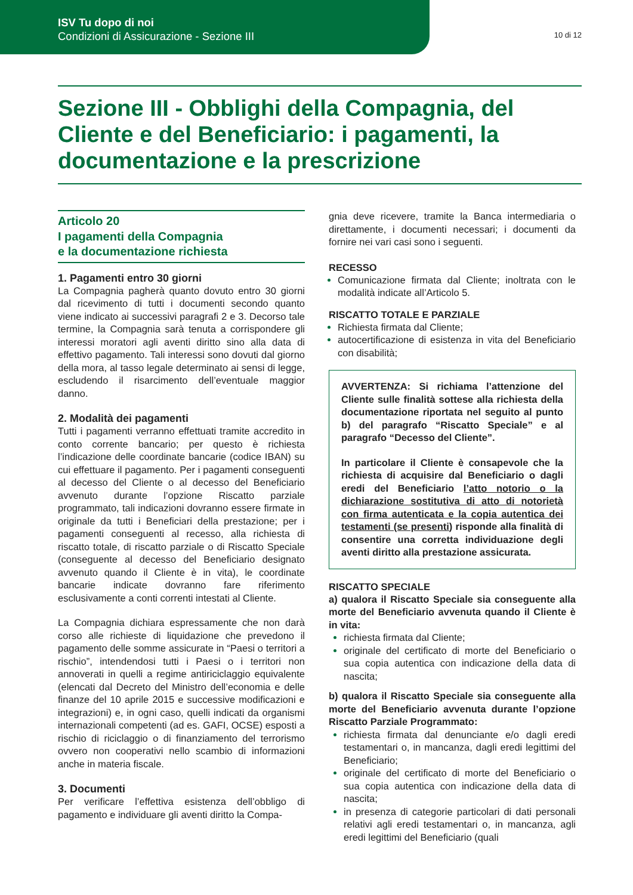ISV Tu dopo di noi
Condizioni di Assicurazione - Sezione III
10 di 12
Sezione III - Obblighi della Compagnia, del Cliente e del Beneficiario: i pagamenti, la documentazione e la prescrizione
Articolo 20
I pagamenti della Compagnia
e la documentazione richiesta
1. Pagamenti entro 30 giorni
La Compagnia pagherà quanto dovuto entro 30 giorni dal ricevimento di tutti i documenti secondo quanto viene indicato ai successivi paragrafi 2 e 3. Decorso tale termine, la Compagnia sarà tenuta a corrispondere gli interessi moratori agli aventi diritto sino alla data di effettivo pagamento. Tali interessi sono dovuti dal giorno della mora, al tasso legale determinato ai sensi di legge, escludendo il risarcimento dell’eventuale maggior danno.
2. Modalità dei pagamenti
Tutti i pagamenti verranno effettuati tramite accredito in conto corrente bancario; per questo è richiesta l’indicazione delle coordinate bancarie (codice IBAN) su cui effettuare il pagamento. Per i pagamenti conseguenti al decesso del Cliente o al decesso del Beneficiario avvenuto durante l’opzione Riscatto parziale programmato, tali indicazioni dovranno essere firmate in originale da tutti i Beneficiari della prestazione; per i pagamenti conseguenti al recesso, alla richiesta di riscatto totale, di riscatto parziale o di Riscatto Speciale (conseguente al decesso del Beneficiario designato avvenuto quando il Cliente è in vita), le coordinate bancarie indicate dovranno fare riferimento esclusivamente a conti correnti intestati al Cliente.
La Compagnia dichiara espressamente che non darà corso alle richieste di liquidazione che prevedono il pagamento delle somme assicurate in “Paesi o territori a rischio”, intendendosi tutti i Paesi o i territori non annoverati in quelli a regime antiriciclaggio equivalente (elencati dal Decreto del Ministro dell’economia e delle finanze del 10 aprile 2015 e successive modificazioni e integrazioni) e, in ogni caso, quelli indicati da organismi internazionali competenti (ad es. GAFI, OCSE) esposti a rischio di riciclaggio o di finanziamento del terrorismo ovvero non cooperativi nello scambio di informazioni anche in materia fiscale.
3. Documenti
Per verificare l’effettiva esistenza dell’obbligo di pagamento e individuare gli aventi diritto la Compa-
gnia deve ricevere, tramite la Banca intermediaria o direttamente, i documenti necessari; i documenti da fornire nei vari casi sono i seguenti.
RECESSO
Comunicazione firmata dal Cliente; inoltrata con le modalità indicate all’Articolo 5.
RISCATTO TOTALE E PARZIALE
Richiesta firmata dal Cliente;
autocertificazione di esistenza in vita del Beneficiario con disabilità;
AVVERTENZA: Si richiama l’attenzione del Cliente sulle finalità sottese alla richiesta della documentazione riportata nel seguito al punto b) del paragrafo “Riscatto Speciale” e al paragrafo “Decesso del Cliente”.
In particolare il Cliente è consapevole che la richiesta di acquisire dal Beneficiario o dagli eredi del Beneficiario l’atto notorio o la dichiarazione sostitutiva di atto di notorietà con firma autenticata e la copia autentica dei testamenti (se presenti) risponde alla finalità di consentire una corretta individuazione degli aventi diritto alla prestazione assicurata.
RISCATTO SPECIALE
a) qualora il Riscatto Speciale sia conseguente alla morte del Beneficiario avvenuta quando il Cliente è in vita:
richiesta firmata dal Cliente;
originale del certificato di morte del Beneficiario o sua copia autentica con indicazione della data di nascita;
b) qualora il Riscatto Speciale sia conseguente alla morte del Beneficiario avvenuta durante l’opzione Riscatto Parziale Programmato:
richiesta firmata dal denunciante e/o dagli eredi testamentari o, in mancanza, dagli eredi legittimi del Beneficiario;
originale del certificato di morte del Beneficiario o sua copia autentica con indicazione della data di nascita;
in presenza di categorie particolari di dati personali relativi agli eredi testamentari o, in mancanza, agli eredi legittimi del Beneficiario (quali